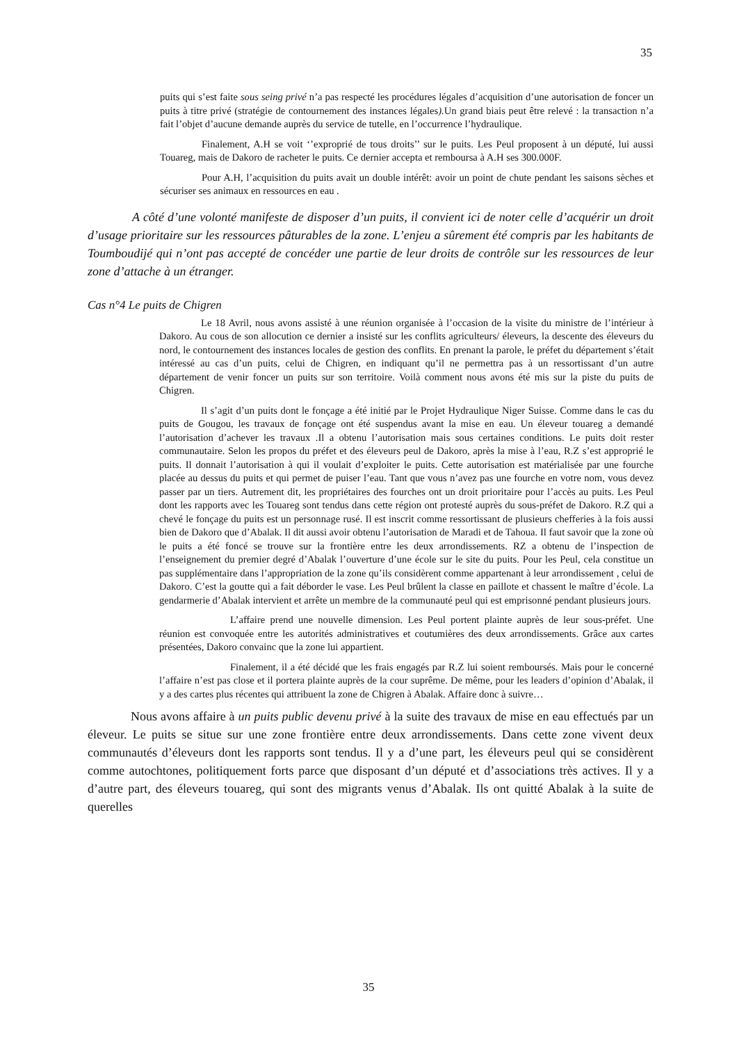35
puits qui s’est faite sous seing privé n’a pas respecté les procédures légales d’acquisition d’une autorisation de foncer un puits à titre privé (stratégie de contournement des instances légales). Un grand biais peut être relevé : la transaction n’a fait l’objet d’aucune demande auprès du service de tutelle, en l’occurrence l’hydraulique.
Finalement, A.H se voit ‘’exproprié de tous droits’’ sur le puits. Les Peul proposent à un député, lui aussi Touareg, mais de Dakoro de racheter le puits. Ce dernier accepta et remboursa à A.H ses 300.000F.
Pour A.H, l’acquisition du puits avait un double intérêt: avoir un point de chute pendant les saisons sèches et sécuriser ses animaux en ressources en eau .
A côté d’une volonté manifeste de disposer d’un puits, il convient ici de noter celle d’acquérir un droit d’usage prioritaire sur les ressources pâturables de la zone. L’enjeu a sûrement été compris par les habitants de Toumboudijé qui n’ont pas accepté de concéder une partie de leur droits de contrôle sur les ressources de leur zone d’attache à un étranger.
Cas n°4 Le puits de Chigren
Le 18 Avril, nous avons assisté à une réunion organisée à l’occasion de la visite du ministre de l’intérieur à Dakoro. Au cous de son allocution ce dernier a insisté sur les conflits agriculteurs/ éleveurs, la descente des éleveurs du nord, le contournement des instances locales de gestion des conflits. En prenant la parole, le préfet du département s’était intéressé au cas d’un puits, celui de Chigren, en indiquant qu’il ne permettra pas à un ressortissant d’un autre département de venir foncer un puits sur son territoire. Voilà comment nous avons été mis sur la piste du puits de Chigren.
Il s’agit d’un puits dont le fonçage a été initié par le Projet Hydraulique Niger Suisse. Comme dans le cas du puits de Gougou, les travaux de fonçage ont été suspendus avant la mise en eau. Un éleveur touareg a demandé l’autorisation d’achever les travaux .Il a obtenu l’autorisation mais sous certaines conditions. Le puits doit rester communautaire. Selon les propos du préfet et des éleveurs peul de Dakoro, après la mise à l’eau, R.Z s’est approprié le puits. Il donnait l’autorisation à qui il voulait d’exploiter le puits. Cette autorisation est matérialisée par une fourche placée au dessus du puits et qui permet de puiser l’eau. Tant que vous n’avez pas une fourche en votre nom, vous devez passer par un tiers. Autrement dit, les propriétaires des fourches ont un droit prioritaire pour l’accès au puits. Les Peul dont les rapports avec les Touareg sont tendus dans cette région ont protesté auprès du sous-préfet de Dakoro. R.Z qui a chevé le fonçage du puits est un personnage rusé. Il est inscrit comme ressortissant de plusieurs chefferies à la fois aussi bien de Dakoro que d’Abalak. Il dit aussi avoir obtenu l’autorisation de Maradi et de Tahoua. Il faut savoir que la zone où le puits a été foncé se trouve sur la frontière entre les deux arrondissements. RZ a obtenu de l’inspection de l’enseignement du premier degré d’Abalak l’ouverture d’une école sur le site du puits. Pour les Peul, cela constitue un pas supplémentaire dans l’appropriation de la zone qu’ils considèrent comme appartenant à leur arrondissement , celui de Dakoro. C’est la goutte qui a fait déborder le vase. Les Peul brûlent la classe en paillote et chassent le maître d’école. La gendarmerie d’Abalak intervient et arrête un membre de la communauté peul qui est emprisonné pendant plusieurs jours.
L’affaire prend une nouvelle dimension. Les Peul portent plainte auprès de leur sous-préfet. Une réunion est convoquée entre les autorités administratives et coutumières des deux arrondissements. Grâce aux cartes présentées, Dakoro convainc que la zone lui appartient.
Finalement, il a été décidé que les frais engagés par R.Z lui soient remboursés. Mais pour le concerné l’affaire n’est pas close et il portera plainte auprès de la cour suprême. De même, pour les leaders d’opinion d’Abalak, il y a des cartes plus récentes qui attribuent la zone de Chigren à Abalak. Affaire donc à suivre…
Nous avons affaire à un puits public devenu privé à la suite des travaux de mise en eau effectués par un éleveur. Le puits se situe sur une zone frontière entre deux arrondissements. Dans cette zone vivent deux communautés d’éleveurs dont les rapports sont tendus. Il y a d’une part, les éleveurs peul qui se considèrent comme autochtones, politiquement forts parce que disposant d’un député et d’associations très actives. Il y a d’autre part, des éleveurs touareg, qui sont des migrants venus d’Abalak. Ils ont quitté Abalak à la suite de querelles
35